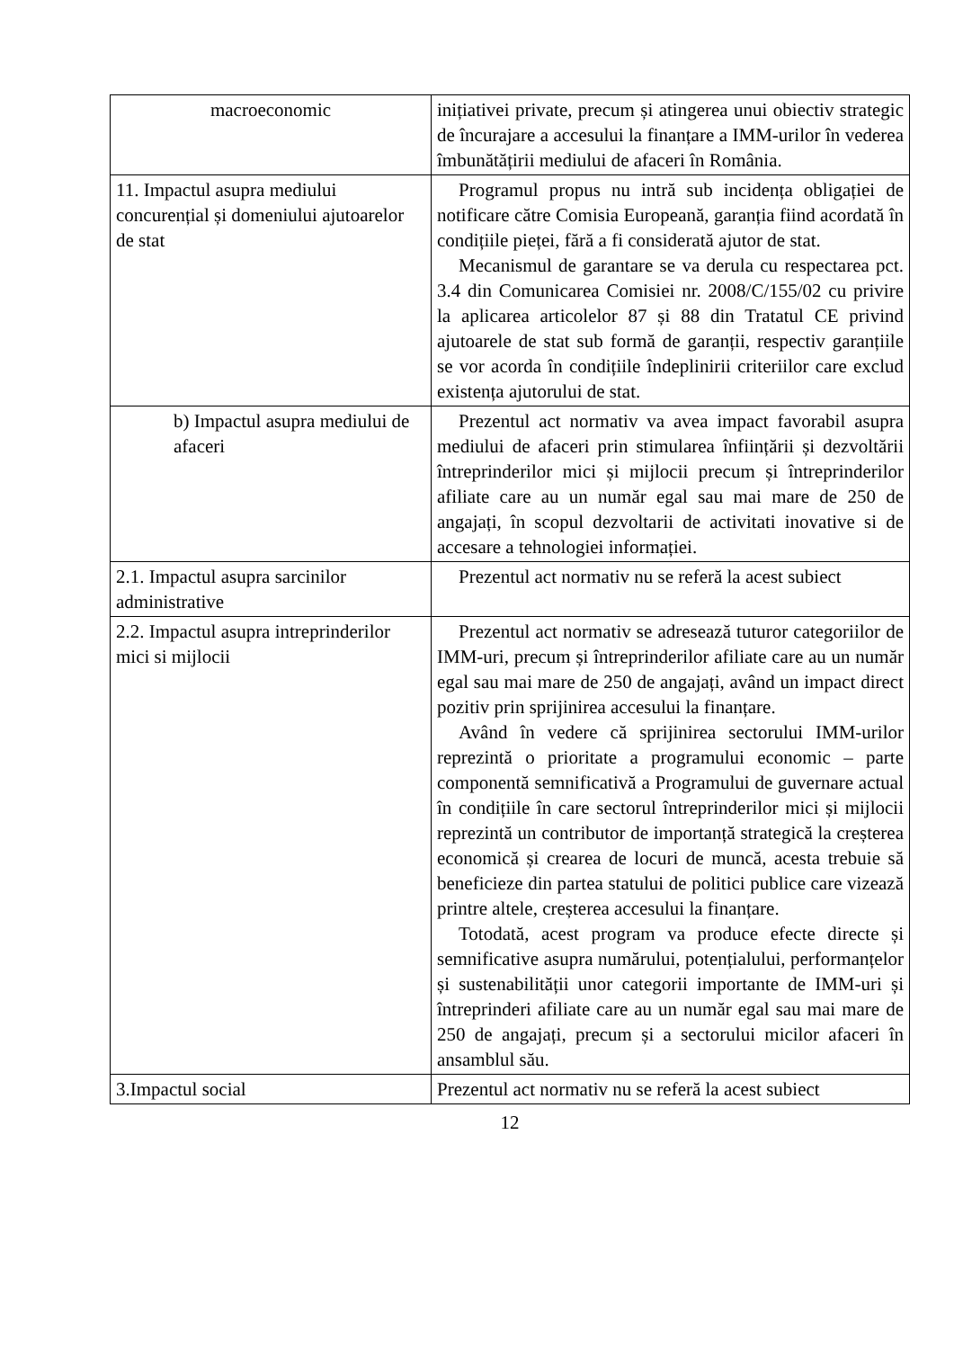| macroeconomic | inițiativei private, precum și atingerea unui obiectiv strategic de încurajare a accesului la finanțare a IMM-urilor în vederea îmbunătățirii mediului de afaceri în România. |
| 11. Impactul asupra mediului concurențial și domeniului ajutoarelor de stat | Programul propus nu intră sub incidența obligației de notificare către Comisia Europeană, garanția fiind acordată în condițiile pieței, fără a fi considerată ajutor de stat. Mecanismul de garantare se va derula cu respectarea pct. 3.4 din Comunicarea Comisiei nr. 2008/C/155/02 cu privire la aplicarea articolelor 87 și 88 din Tratatul CE privind ajutoarele de stat sub formă de garanții, respectiv garanțiile se vor acorda în condițiile îndeplinirii criteriilor care exclud existența ajutorului de stat. |
| b) Impactul asupra mediului de afaceri | Prezentul act normativ va avea impact favorabil asupra mediului de afaceri prin stimularea înființării și dezvoltării întreprinderilor mici și mijlocii precum și întreprinderilor afiliate care au un număr egal sau mai mare de 250 de angajați, în scopul dezvoltarii de activitati inovative si de accesare a tehnologiei informației. |
| 2.1. Impactul asupra sarcinilor administrative | Prezentul act normativ nu se referă la acest subiect |
| 2.2. Impactul asupra intreprinderilor mici si mijlocii | Prezentul act normativ se adresează tuturor categoriilor de IMM-uri, precum și întreprinderilor afiliate care au un număr egal sau mai mare de 250 de angajați, având un impact direct pozitiv prin sprijinirea accesului la finanțare. Având în vedere că sprijinirea sectorului IMM-urilor reprezintă o prioritate a programului economic – parte componentă semnificativă a Programului de guvernare actual în condițiile în care sectorul întreprinderilor mici și mijlocii reprezintă un contributor de importanță strategică la creșterea economică și crearea de locuri de muncă, acesta trebuie să beneficieze din partea statului de politici publice care vizează printre altele, creșterea accesului la finanțare. Totodată, acest program va produce efecte directe și semnificative asupra numărului, potențialului, performanțelor și sustenabilității unor categorii importante de IMM-uri și întreprinderi afiliate care au un număr egal sau mai mare de 250 de angajați, precum și a sectorului micilor afaceri în ansamblul său. |
| 3.Impactul social | Prezentul act normativ nu se referă la acest subiect |
12